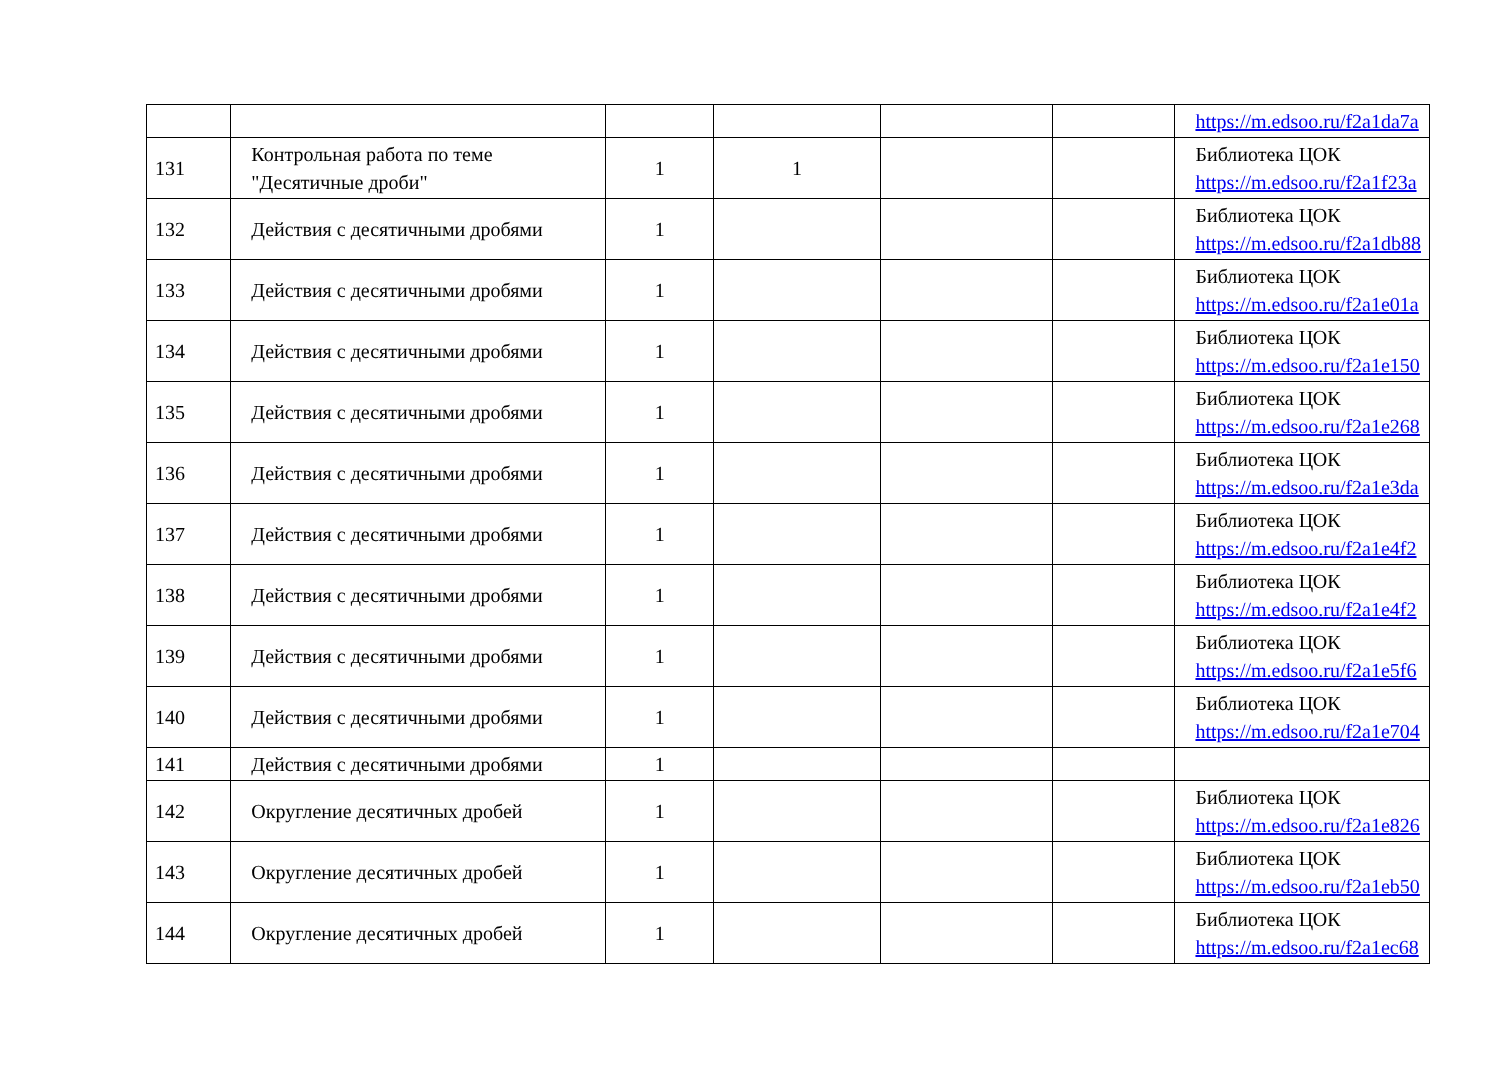| | | | | | | https://m.edsoo.ru/f2a1da7a |
| 131 | Контрольная работа по теме "Десятичные дроби" | 1 | 1 | | | Библиотека ЦОК https://m.edsoo.ru/f2a1f23a |
| 132 | Действия с десятичными дробями | 1 | | | | Библиотека ЦОК https://m.edsoo.ru/f2a1db88 |
| 133 | Действия с десятичными дробями | 1 | | | | Библиотека ЦОК https://m.edsoo.ru/f2a1e01a |
| 134 | Действия с десятичными дробями | 1 | | | | Библиотека ЦОК https://m.edsoo.ru/f2a1e150 |
| 135 | Действия с десятичными дробями | 1 | | | | Библиотека ЦОК https://m.edsoo.ru/f2a1e268 |
| 136 | Действия с десятичными дробями | 1 | | | | Библиотека ЦОК https://m.edsoo.ru/f2a1e3da |
| 137 | Действия с десятичными дробями | 1 | | | | Библиотека ЦОК https://m.edsoo.ru/f2a1e4f2 |
| 138 | Действия с десятичными дробями | 1 | | | | Библиотека ЦОК https://m.edsoo.ru/f2a1e4f2 |
| 139 | Действия с десятичными дробями | 1 | | | | Библиотека ЦОК https://m.edsoo.ru/f2a1e5f6 |
| 140 | Действия с десятичными дробями | 1 | | | | Библиотека ЦОК https://m.edsoo.ru/f2a1e704 |
| 141 | Действия с десятичными дробями | 1 | | | | |
| 142 | Округление десятичных дробей | 1 | | | | Библиотека ЦОК https://m.edsoo.ru/f2a1e826 |
| 143 | Округление десятичных дробей | 1 | | | | Библиотека ЦОК https://m.edsoo.ru/f2a1eb50 |
| 144 | Округление десятичных дробей | 1 | | | | Библиотека ЦОК https://m.edsoo.ru/f2a1ec68 |